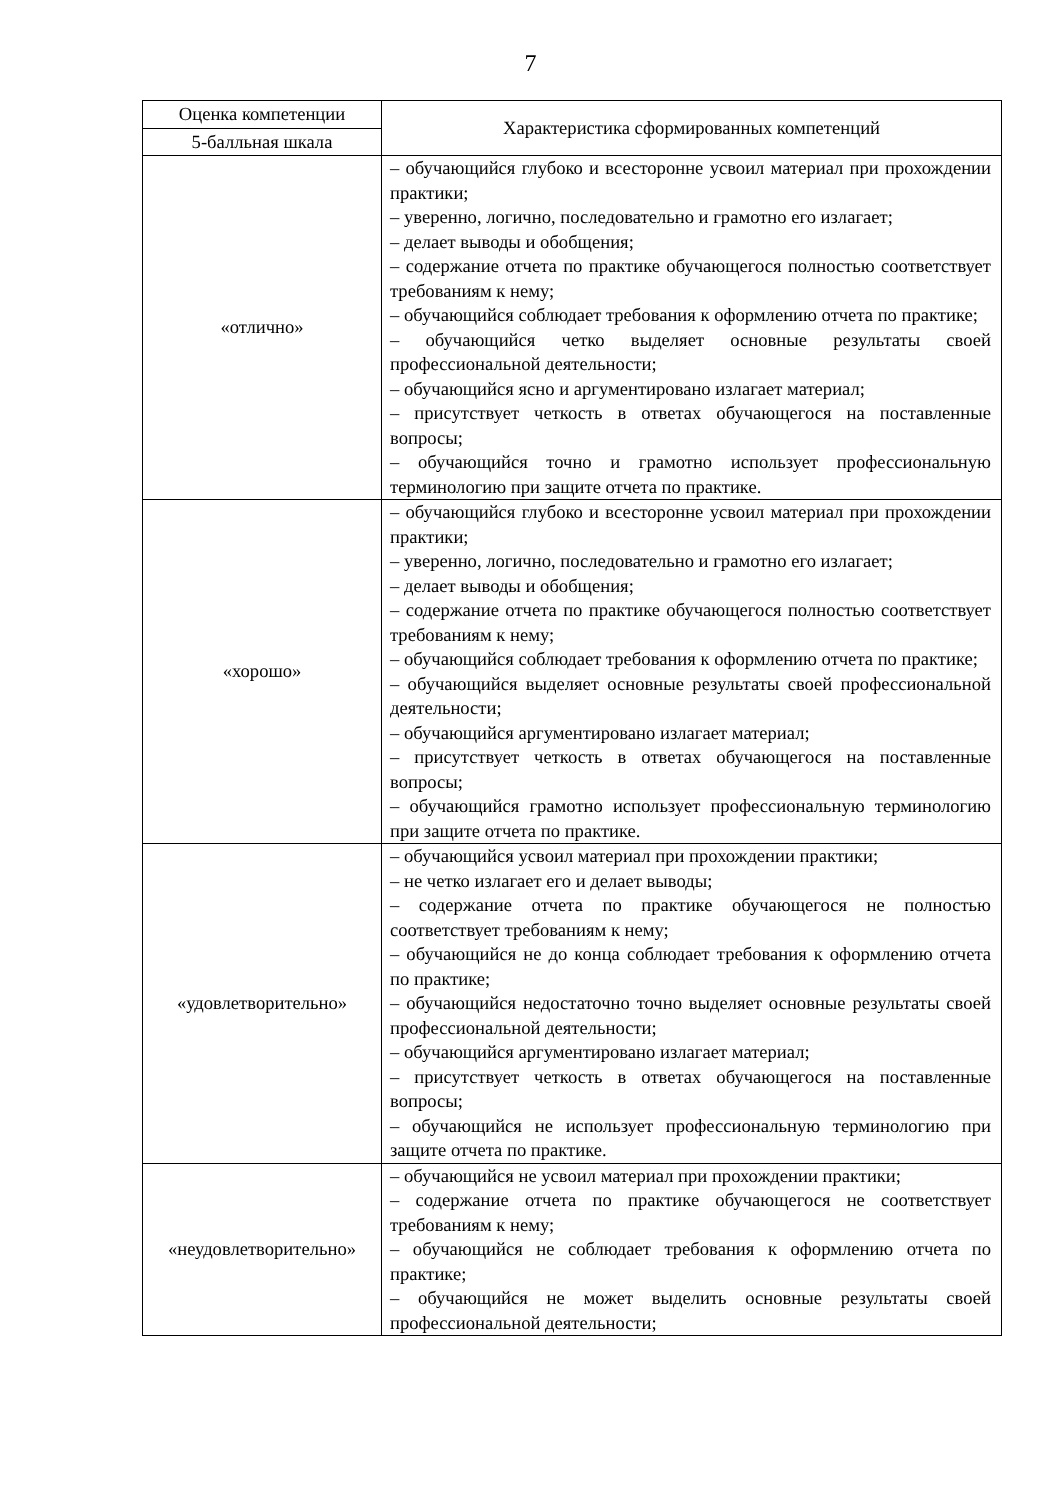7
| Оценка компетенции | Характеристика сформированных компетенций |
| --- | --- |
| 5-балльная шкала | |
| «отлично» | – обучающийся глубоко и всесторонне усвоил материал при прохождении практики; – уверенно, логично, последовательно и грамотно его излагает; – делает выводы и обобщения; – содержание отчета по практике обучающегося полностью соответствует требованиям к нему; – обучающийся соблюдает требования к оформлению отчета по практике; – обучающийся четко выделяет основные результаты своей профессиональной деятельности; – обучающийся ясно и аргументировано излагает материал; – присутствует четкость в ответах обучающегося на поставленные вопросы; – обучающийся точно и грамотно использует профессиональную терминологию при защите отчета по практике. |
| «хорошо» | – обучающийся глубоко и всесторонне усвоил материал при прохождении практики; – уверенно, логично, последовательно и грамотно его излагает; – делает выводы и обобщения; – содержание отчета по практике обучающегося полностью соответствует требованиям к нему; – обучающийся соблюдает требования к оформлению отчета по практике; – обучающийся выделяет основные результаты своей профессиональной деятельности; – обучающийся аргументировано излагает материал; – присутствует четкость в ответах обучающегося на поставленные вопросы; – обучающийся грамотно использует профессиональную терминологию при защите отчета по практике. |
| «удовлетворительно» | – обучающийся усвоил материал при прохождении практики; – не четко излагает его и делает выводы; – содержание отчета по практике обучающегося не полностью соответствует требованиям к нему; – обучающийся не до конца соблюдает требования к оформлению отчета по практике; – обучающийся недостаточно точно выделяет основные результаты своей профессиональной деятельности; – обучающийся аргументировано излагает материал; – присутствует четкость в ответах обучающегося на поставленные вопросы; – обучающийся не использует профессиональную терминологию при защите отчета по практике. |
| «неудовлетворительно» | – обучающийся не усвоил материал при прохождении практики; – содержание отчета по практике обучающегося не соответствует требованиям к нему; – обучающийся не соблюдает требования к оформлению отчета по практике; – обучающийся не может выделить основные результаты своей профессиональной деятельности; |